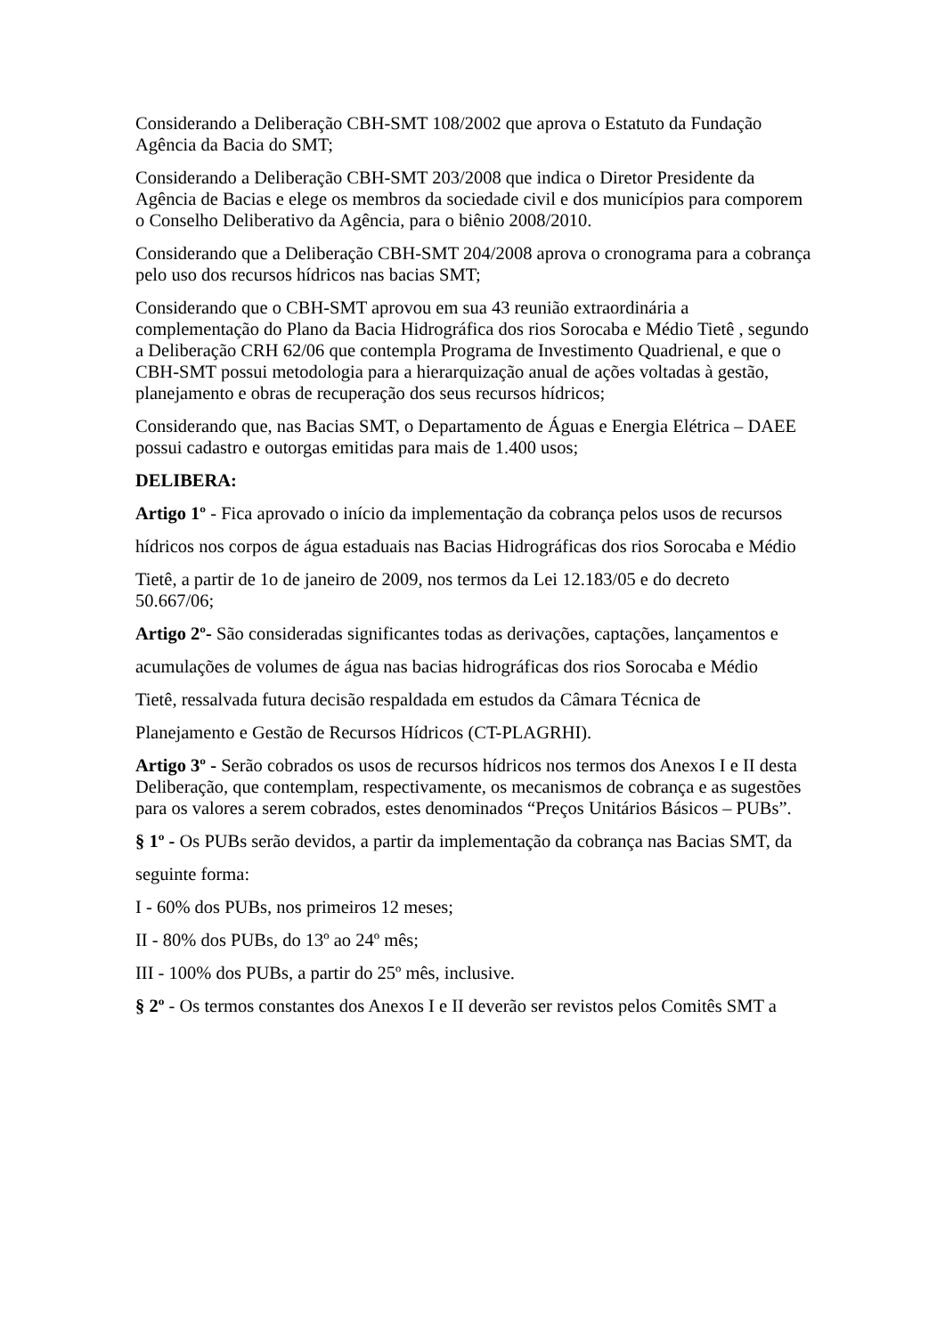Considerando a Deliberação CBH-SMT 108/2002 que aprova o Estatuto da Fundação Agência da Bacia do SMT;
Considerando a Deliberação CBH-SMT 203/2008 que indica o Diretor Presidente da Agência de Bacias e elege os membros da sociedade civil e dos municípios para comporem o Conselho Deliberativo da Agência, para o biênio 2008/2010.
Considerando que a Deliberação CBH-SMT 204/2008 aprova o cronograma para a cobrança pelo uso dos recursos hídricos nas bacias SMT;
Considerando que o CBH-SMT aprovou em sua 43 reunião extraordinária a complementação do Plano da Bacia Hidrográfica dos rios Sorocaba e Médio Tietê , segundo a Deliberação CRH 62/06 que contempla Programa de Investimento Quadrienal, e que o CBH-SMT possui metodologia para a hierarquização anual de ações voltadas à gestão, planejamento e obras de recuperação dos seus recursos hídricos;
Considerando que, nas Bacias SMT, o Departamento de Águas e Energia Elétrica – DAEE possui cadastro e outorgas emitidas para mais de 1.400 usos;
DELIBERA:
Artigo 1º - Fica aprovado o início da implementação da cobrança pelos usos de recursos
hídricos nos corpos de água estaduais nas Bacias Hidrográficas dos rios Sorocaba e Médio
Tietê, a partir de 1o de janeiro de 2009, nos termos da Lei 12.183/05 e do decreto 50.667/06;
Artigo 2º- São consideradas significantes todas as derivações, captações, lançamentos e
acumulações de volumes de água nas bacias hidrográficas dos rios Sorocaba e Médio
Tietê, ressalvada futura decisão respaldada em estudos da Câmara Técnica de
Planejamento e Gestão de Recursos Hídricos (CT-PLAGRHI).
Artigo 3º - Serão cobrados os usos de recursos hídricos nos termos dos Anexos I e II desta Deliberação, que contemplam, respectivamente, os mecanismos de cobrança e as sugestões para os valores a serem cobrados, estes denominados “Preços Unitários Básicos – PUBs”.
§ 1º - Os PUBs serão devidos, a partir da implementação da cobrança nas Bacias SMT, da
seguinte forma:
I - 60% dos PUBs, nos primeiros 12 meses;
II - 80% dos PUBs, do 13º ao 24º mês;
III - 100% dos PUBs, a partir do 25º mês, inclusive.
§ 2º - Os termos constantes dos Anexos I e II deverão ser revistos pelos Comitês SMT a